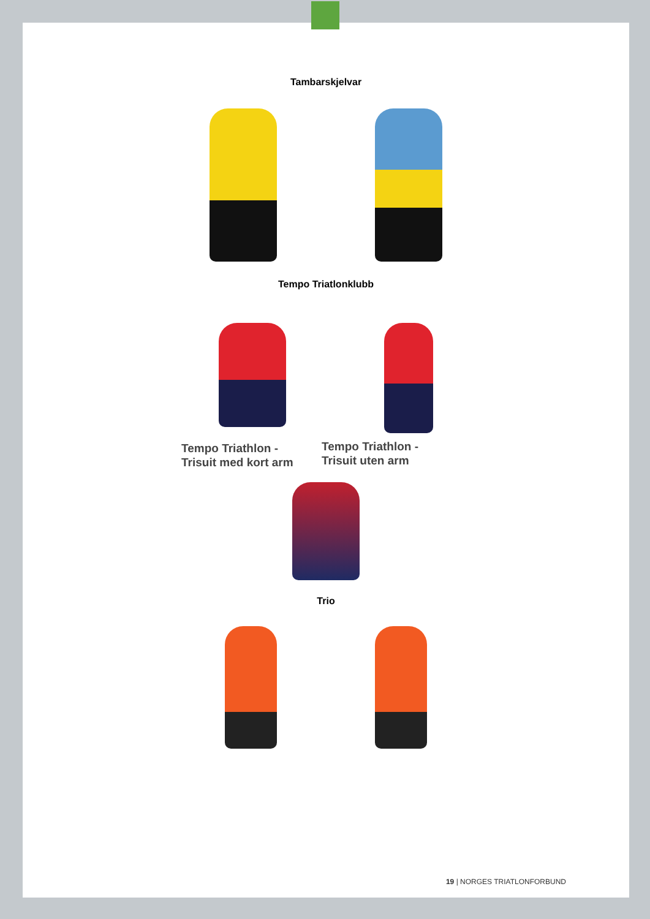Tambarskjelvar
Tempo Triatlonklubb
Tempo Triathlon -
Trisuit med kort arm
Tempo Triathlon -
Trisuit uten arm
Trio
19 | NORGES TRIATLONFORBUND